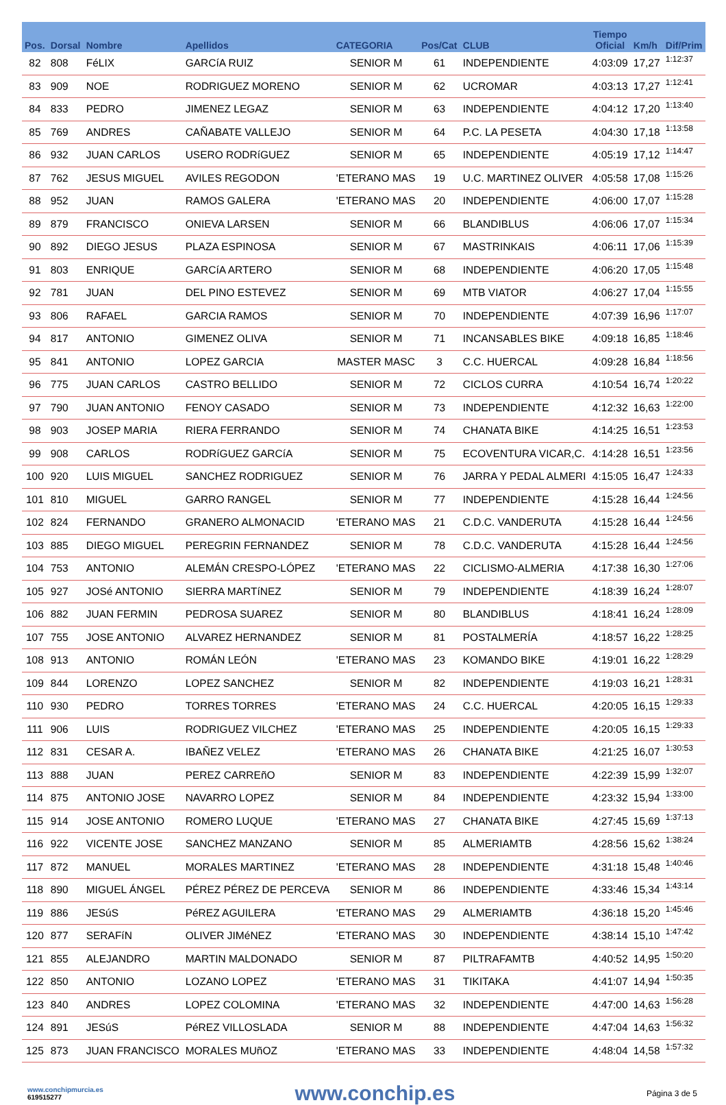| Pos. | Dorsal | Nombre | Apellidos | CATEGORIA | Pos/Cat | CLUB | Tiempo Oficial | Km/h | Dif/Prim |
| --- | --- | --- | --- | --- | --- | --- | --- | --- | --- |
| 82 | 808 | FéLIX | GARCíA RUIZ | SENIOR M | 61 | INDEPENDIENTE | 4:03:09 | 17,27 | 1:12:37 |
| 83 | 909 | NOE | RODRIGUEZ MORENO | SENIOR M | 62 | UCROMAR | 4:03:13 | 17,27 | 1:12:41 |
| 84 | 833 | PEDRO | JIMENEZ LEGAZ | SENIOR M | 63 | INDEPENDIENTE | 4:04:12 | 17,20 | 1:13:40 |
| 85 | 769 | ANDRES | CAÑABATE VALLEJO | SENIOR M | 64 | P.C. LA PESETA | 4:04:30 | 17,18 | 1:13:58 |
| 86 | 932 | JUAN CARLOS | USERO RODRíGUEZ | SENIOR M | 65 | INDEPENDIENTE | 4:05:19 | 17,12 | 1:14:47 |
| 87 | 762 | JESUS MIGUEL | AVILES REGODON | 'ETERANO MAS | 19 | U.C. MARTINEZ OLIVER | 4:05:58 | 17,08 | 1:15:26 |
| 88 | 952 | JUAN | RAMOS GALERA | 'ETERANO MAS | 20 | INDEPENDIENTE | 4:06:00 | 17,07 | 1:15:28 |
| 89 | 879 | FRANCISCO | ONIEVA LARSEN | SENIOR M | 66 | BLANDIBLUS | 4:06:06 | 17,07 | 1:15:34 |
| 90 | 892 | DIEGO JESUS | PLAZA ESPINOSA | SENIOR M | 67 | MASTRINKAIS | 4:06:11 | 17,06 | 1:15:39 |
| 91 | 803 | ENRIQUE | GARCíA ARTERO | SENIOR M | 68 | INDEPENDIENTE | 4:06:20 | 17,05 | 1:15:48 |
| 92 | 781 | JUAN | DEL PINO ESTEVEZ | SENIOR M | 69 | MTB VIATOR | 4:06:27 | 17,04 | 1:15:55 |
| 93 | 806 | RAFAEL | GARCIA RAMOS | SENIOR M | 70 | INDEPENDIENTE | 4:07:39 | 16,96 | 1:17:07 |
| 94 | 817 | ANTONIO | GIMENEZ OLIVA | SENIOR M | 71 | INCANSABLES BIKE | 4:09:18 | 16,85 | 1:18:46 |
| 95 | 841 | ANTONIO | LOPEZ GARCIA | MASTER MASC | 3 | C.C. HUERCAL | 4:09:28 | 16,84 | 1:18:56 |
| 96 | 775 | JUAN CARLOS | CASTRO BELLIDO | SENIOR M | 72 | CICLOS CURRA | 4:10:54 | 16,74 | 1:20:22 |
| 97 | 790 | JUAN ANTONIO | FENOY CASADO | SENIOR M | 73 | INDEPENDIENTE | 4:12:32 | 16,63 | 1:22:00 |
| 98 | 903 | JOSEP MARIA | RIERA FERRANDO | SENIOR M | 74 | CHANATA BIKE | 4:14:25 | 16,51 | 1:23:53 |
| 99 | 908 | CARLOS | RODRíGUEZ GARCíA | SENIOR M | 75 | ECOVENTURA VICAR,C. | 4:14:28 | 16,51 | 1:23:56 |
| 100 | 920 | LUIS MIGUEL | SANCHEZ RODRIGUEZ | SENIOR M | 76 | JARRA Y PEDAL ALMERI | 4:15:05 | 16,47 | 1:24:33 |
| 101 | 810 | MIGUEL | GARRO RANGEL | SENIOR M | 77 | INDEPENDIENTE | 4:15:28 | 16,44 | 1:24:56 |
| 102 | 824 | FERNANDO | GRANERO ALMONACID | 'ETERANO MAS | 21 | C.D.C. VANDERUTA | 4:15:28 | 16,44 | 1:24:56 |
| 103 | 885 | DIEGO MIGUEL | PEREGRIN FERNANDEZ | SENIOR M | 78 | C.D.C. VANDERUTA | 4:15:28 | 16,44 | 1:24:56 |
| 104 | 753 | ANTONIO | ALEMÁN CRESPO-LÓPEZ | 'ETERANO MAS | 22 | CICLISMO-ALMERIA | 4:17:38 | 16,30 | 1:27:06 |
| 105 | 927 | JOSé ANTONIO | SIERRA MARTíNEZ | SENIOR M | 79 | INDEPENDIENTE | 4:18:39 | 16,24 | 1:28:07 |
| 106 | 882 | JUAN FERMIN | PEDROSA SUAREZ | SENIOR M | 80 | BLANDIBLUS | 4:18:41 | 16,24 | 1:28:09 |
| 107 | 755 | JOSE ANTONIO | ALVAREZ HERNANDEZ | SENIOR M | 81 | POSTALMERÍA | 4:18:57 | 16,22 | 1:28:25 |
| 108 | 913 | ANTONIO | ROMÁN LEÓN | 'ETERANO MAS | 23 | KOMANDO BIKE | 4:19:01 | 16,22 | 1:28:29 |
| 109 | 844 | LORENZO | LOPEZ SANCHEZ | SENIOR M | 82 | INDEPENDIENTE | 4:19:03 | 16,21 | 1:28:31 |
| 110 | 930 | PEDRO | TORRES TORRES | 'ETERANO MAS | 24 | C.C. HUERCAL | 4:20:05 | 16,15 | 1:29:33 |
| 111 | 906 | LUIS | RODRIGUEZ VILCHEZ | 'ETERANO MAS | 25 | INDEPENDIENTE | 4:20:05 | 16,15 | 1:29:33 |
| 112 | 831 | CESAR A. | IBAÑEZ VELEZ | 'ETERANO MAS | 26 | CHANATA BIKE | 4:21:25 | 16,07 | 1:30:53 |
| 113 | 888 | JUAN | PEREZ CARREñO | SENIOR M | 83 | INDEPENDIENTE | 4:22:39 | 15,99 | 1:32:07 |
| 114 | 875 | ANTONIO JOSE | NAVARRO LOPEZ | SENIOR M | 84 | INDEPENDIENTE | 4:23:32 | 15,94 | 1:33:00 |
| 115 | 914 | JOSE ANTONIO | ROMERO LUQUE | 'ETERANO MAS | 27 | CHANATA BIKE | 4:27:45 | 15,69 | 1:37:13 |
| 116 | 922 | VICENTE JOSE | SANCHEZ MANZANO | SENIOR M | 85 | ALMERIAMTB | 4:28:56 | 15,62 | 1:38:24 |
| 117 | 872 | MANUEL | MORALES MARTINEZ | 'ETERANO MAS | 28 | INDEPENDIENTE | 4:31:18 | 15,48 | 1:40:46 |
| 118 | 890 | MIGUEL ÁNGEL | PÉREZ PÉREZ DE PERCEVA | SENIOR M | 86 | INDEPENDIENTE | 4:33:46 | 15,34 | 1:43:14 |
| 119 | 886 | JESúS | PéREZ AGUILERA | 'ETERANO MAS | 29 | ALMERIAMTB | 4:36:18 | 15,20 | 1:45:46 |
| 120 | 877 | SERAFíN | OLIVER JIMéNEZ | 'ETERANO MAS | 30 | INDEPENDIENTE | 4:38:14 | 15,10 | 1:47:42 |
| 121 | 855 | ALEJANDRO | MARTIN MALDONADO | SENIOR M | 87 | PILTRAFAMTB | 4:40:52 | 14,95 | 1:50:20 |
| 122 | 850 | ANTONIO | LOZANO LOPEZ | 'ETERANO MAS | 31 | TIKITAKA | 4:41:07 | 14,94 | 1:50:35 |
| 123 | 840 | ANDRES | LOPEZ COLOMINA | 'ETERANO MAS | 32 | INDEPENDIENTE | 4:47:00 | 14,63 | 1:56:28 |
| 124 | 891 | JESúS | PéREZ VILLOSLADA | SENIOR M | 88 | INDEPENDIENTE | 4:47:04 | 14,63 | 1:56:32 |
| 125 | 873 | JUAN FRANCISCO | MORALES MUñOZ | 'ETERANO MAS | 33 | INDEPENDIENTE | 4:48:04 | 14,58 | 1:57:32 |
www.conchipmurcia.es
619515277
www.conchip.es
Página 3 de 5